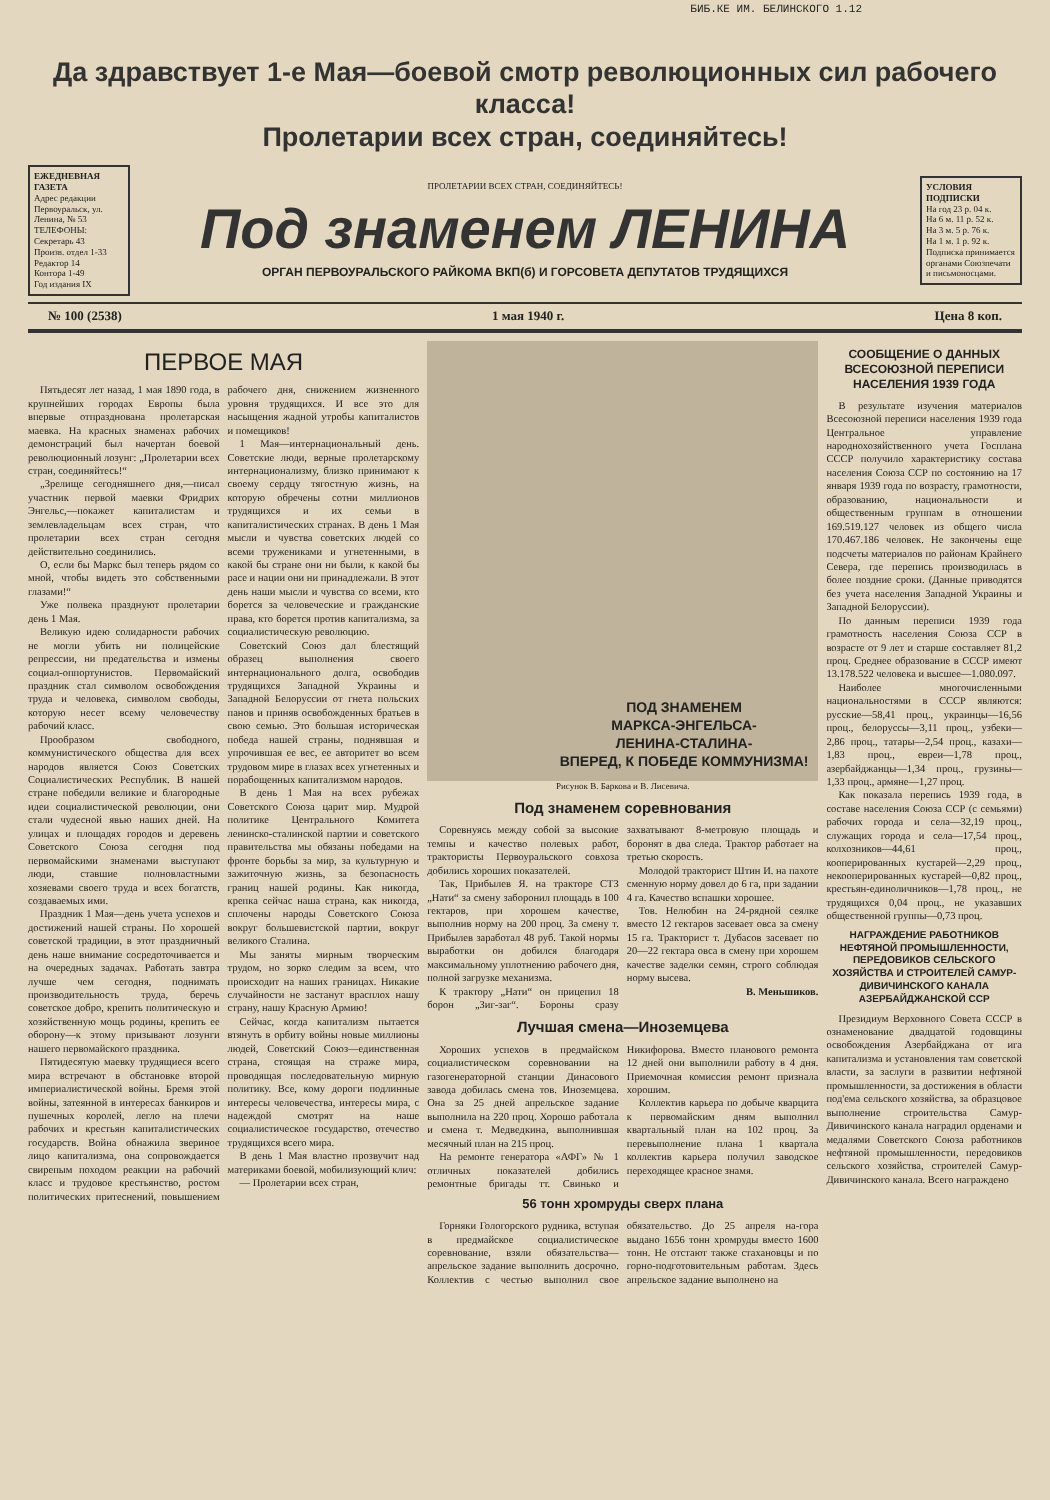БИБ.КЕ ИМ. БЕЛИНСКОГО 1.12
Да здравствует 1-е Мая—боевой смотр революционных сил рабочего класса!
Пролетарии всех стран, соединяйтесь!
ЕЖЕДНЕВНАЯ ГАЗЕТА
Адрес редакции Первоуральск, ул. Ленина, № 53
ТЕЛЕФОНЫ:
Секретарь 43
Произв. отдел 1-33
Редактор 14
Контора 1-49
Год издания IX
ПРОЛЕТАРИИ ВСЕХ СТРАН, СОЕДИНЯЙТЕСЬ!
Под знаменем ЛЕНИНА
ОРГАН ПЕРВОУРАЛЬСКОГО РАЙКОМА ВКП(б) И ГОРСОВЕТА ДЕПУТАТОВ ТРУДЯЩИХСЯ
УСЛОВИЯ ПОДПИСКИ
На год 23 р. 04 к.
На 6 м. 11 р. 52 к.
На 3 м. 5 р. 76 к.
На 1 м. 1 р. 92 к.
Подписка принимается органами Союзпечати и письмоносцами.
№ 100 (2538) 1 мая 1940 г. Цена 8 коп.
ПЕРВОЕ МАЯ
Пятьдесят лет назад, 1 мая 1890 года, в крупнейших городах Европы была впервые отпразднована пролетарская маевка. На красных знаменах рабочих демонстраций был начертан боевой революционный лозунг: „Пролетарии всех стран, соединяйтесь!“
„Зрелище сегодняшнего дня,—писал участник первой маевки Фридрих Энгельс,—покажет капиталистам и землевладельцам всех стран, что пролетарии всех стран сегодня действительно соединились.
О, если бы Маркс был теперь рядом со мной, чтобы видеть это собственными глазами!“
Уже полвека празднуют пролетарии день 1 Мая.
Великую идею солидарности рабочих не могли убить ни полицейские репрессии, ни предательства и измены социал-оппортунистов. Первомайский праздник стал символом освобождения труда и человека, символом свободы, которую несет всему человечеству рабочий класс.
Прообразом свободного, коммунистического общества для всех народов является Союз Советских Социалистических Республик. В нашей стране победили великие и благородные идеи социалистической революции, они стали чудесной явью наших дней. На улицах и площадях городов и деревень Советского Союза сегодня под первомайскими знаменами выступают люди, ставшие полновластными хозяевами своего труда и всех богатств, создаваемых ими.
Праздник 1 Мая—день учета успехов и достижений нашей страны. По хорошей советской традиции, в этот праздничный день наше внимание сосредоточивается и на очередных задачах. Работать завтра лучше чем сегодня, поднимать производительность труда, беречь советское добро, крепить политическую и хозяйственную мощь родины, крепить ее оборону—к этому призывают лозунги нашего первомайского праздника.
Пятидесятую маевку трудящиеся всего мира встречают в обстановке второй империалистической войны. Бремя этой войны, затеянной в интересах банкиров и пушечных королей, легло на плечи рабочих и крестьян капиталистических государств. Война обнажила звериное лицо капитализма, она сопровождается свирепым походом реакции на рабочий класс и трудовое крестьянство, ростом политических притеснений, повышением рабочего дня, снижением жизненного уровня трудящихся. И все это для насыщения жадной утробы капиталистов и помещиков!
1 Мая—интернациональный день. Советские люди, верные пролетарскому интернационализму, близко принимают к своему сердцу тягостную жизнь, на которую обречены сотни миллионов трудящихся и их семьи в капиталистических странах. В день 1 Мая мысли и чувства советских людей со всеми тружениками и угнетенными, в какой бы стране они ни были, к какой бы расе и нации они ни принадлежали. В этот день наши мысли и чувства со всеми, кто борется за человеческие и гражданские права, кто борется против капитализма, за социалистическую революцию.
Советский Союз дал блестящий образец выполнения своего интернационального долга, освободив трудящихся Западной Украины и Западной Белоруссии от гнета польских панов и приняв освобожденных братьев в свою семью. Это большая историческая победа нашей страны, поднявшая и упрочившая ее вес, ее авторитет во всем трудовом мире в глазах всех угнетенных и порабощенных капитализмом народов.
В день 1 Мая на всех рубежах Советского Союза царит мир. Мудрой политике Центрального Комитета ленинско-сталинской партии и советского правительства мы обязаны победами на фронте борьбы за мир, за культурную и зажиточную жизнь, за безопасность границ нашей родины. Как никогда, крепка сейчас наша страна, как никогда, сплочены народы Советского Союза вокруг большевистской партии, вокруг великого Сталина.
Мы заняты мирным творческим трудом, но зорко следим за всем, что происходит на наших границах. Никакие случайности не застанут врасплох нашу страну, нашу Красную Армию!
Сейчас, когда капитализм пытается втянуть в орбиту войны новые миллионы людей, Советский Союз—единственная страна, стоящая на страже мира, проводящая последовательную мирную политику. Все, кому дороги подлинные интересы человечества, интересы мира, с надеждой смотрят на наше социалистическое государство, отечество трудящихся всего мира.
В день 1 Мая властно прозвучит над материками боевой, мобилизующий клич:
— Пролетарии всех стран,
ПОД ЗНАМЕНЕМ
МАРКСА-ЭНГЕЛЬСА-
ЛЕНИНА-СТАЛИНА-
ВПЕРЕД, К ПОБЕДЕ КОММУНИЗМА!
Рисунок В. Баркова и В. Лисевича.
Под знаменем соревнования
Соревнуясь между собой за высокие темпы и качество полевых работ, трактористы Первоуральского совхоза добились хороших показателей.
Так, Прибылев Я. на тракторе СТЗ „Нати“ за смену заборонил площадь в 100 гектаров, при хорошем качестве, выполнив норму на 200 проц. За смену т. Прибылев заработал 48 руб. Такой нормы выработки он добился благодаря максимальному уплотнению рабочего дня, полной загрузке механизма.
К трактору „Нати“ он прицепил 18 борон „Зиг-заг“. Бороны сразу захватывают 8-метровую площадь и боронят в два следа. Трактор работает на третью скорость.
Молодой тракторист Штин И. на пахоте сменную норму довел до 6 га, при задании 4 га. Качество вспашки хорошее.
Тов. Нелюбин на 24-рядной сеялке вместо 12 гектаров засевает овса за смену 15 га. Тракторист т. Дубасов засевает по 20—22 гектара овса в смену при хорошем качестве заделки семян, строго соблюдая норму высева.
В. Меньшиков.
Лучшая смена—Иноземцева
Хороших успехов в предмайском социалистическом соревновании на газогенераторной станции Динасового завода добилась смена тов. Иноземцева. Она за 25 дней апрельское задание выполнила на 220 проц. Хорошо работала и смена т. Медведкина, выполнившая месячный план на 215 проц.
На ремонте генератора «АФГ» № 1 отличных показателей добились ремонтные бригады тт. Свинько и Никифорова. Вместо планового ремонта 12 дней они выполнили работу в 4 дня. Приемочная комиссия ремонт признала хорошим.
Коллектив карьера по добыче кварцита к первомайским дням выполнил квартальный план на 102 проц. За перевыполнение плана 1 квартала коллектив карьера получил заводское переходящее красное знамя.
56 тонн хромруды сверх плана
Горняки Гологорского рудника, вступая в предмайское социалистическое соревнование, взяли обязательства—апрельское задание выполнить досрочно. Коллектив с честью выполнил свое обязательство. До 25 апреля на-гора выдано 1656 тонн хромруды вместо 1600 тонн. Не отстают также стахановцы и по горно-подготовительным работам. Здесь апрельское задание выполнено на
СООБЩЕНИЕ О ДАННЫХ ВСЕСОЮЗНОЙ ПЕРЕПИСИ НАСЕЛЕНИЯ 1939 ГОДА
В результате изучения материалов Всесоюзной переписи населения 1939 года Центральное управление народнохозяйственного учета Госплана СССР получило характеристику состава населения Союза ССР по состоянию на 17 января 1939 года по возрасту, грамотности, образованию, национальности и общественным группам в отношении 169.519.127 человек из общего числа 170.467.186 человек. Не закончены еще подсчеты материалов по районам Крайнего Севера, где перепись производилась в более поздние сроки. (Данные приводятся без учета населения Западной Украины и Западной Белоруссии).
По данным переписи 1939 года грамотность населения Союза ССР в возрасте от 9 лет и старше составляет 81,2 проц. Среднее образование в СССР имеют 13.178.522 человека и высшее—1.080.097.
Наиболее многочисленными национальностями в СССР являются: русские—58,41 проц., украинцы—16,56 проц., белоруссы—3,11 проц., узбеки—2,86 проц., татары—2,54 проц., казахи—1,83 проц., евреи—1,78 проц., азербайджанцы—1,34 проц., грузины—1,33 проц., армяне—1,27 проц.
Как показала перепись 1939 года, в составе населения Союза ССР (с семьями) рабочих города и села—32,19 проц., служащих города и села—17,54 проц., колхозников—44,61 проц., кооперированных кустарей—2,29 проц., некооперированных кустарей—0,82 проц., крестьян-единоличников—1,78 проц., не трудящихся 0,04 проц., не указавших общественной группы—0,73 проц.
НАГРАЖДЕНИЕ РАБОТНИКОВ НЕФТЯНОЙ ПРОМЫШЛЕННОСТИ, ПЕРЕДОВИКОВ СЕЛЬСКОГО ХОЗЯЙСТВА И СТРОИТЕЛЕЙ САМУР-ДИВИЧИНСКОГО КАНАЛА АЗЕРБАЙДЖАНСКОЙ ССР
Президиум Верховного Совета СССР в ознаменование двадцатой годовщины освобождения Азербайджана от ига капитализма и установления там советской власти, за заслуги в развитии нефтяной промышленности, за достижения в области под'ема сельского хозяйства, за образцовое выполнение строительства Самур-Дивичинского канала наградил орденами и медалями Советского Союза работников нефтяной промышленности, передовиков сельского хозяйства, строителей Самур-Дивичинского канала. Всего награждено